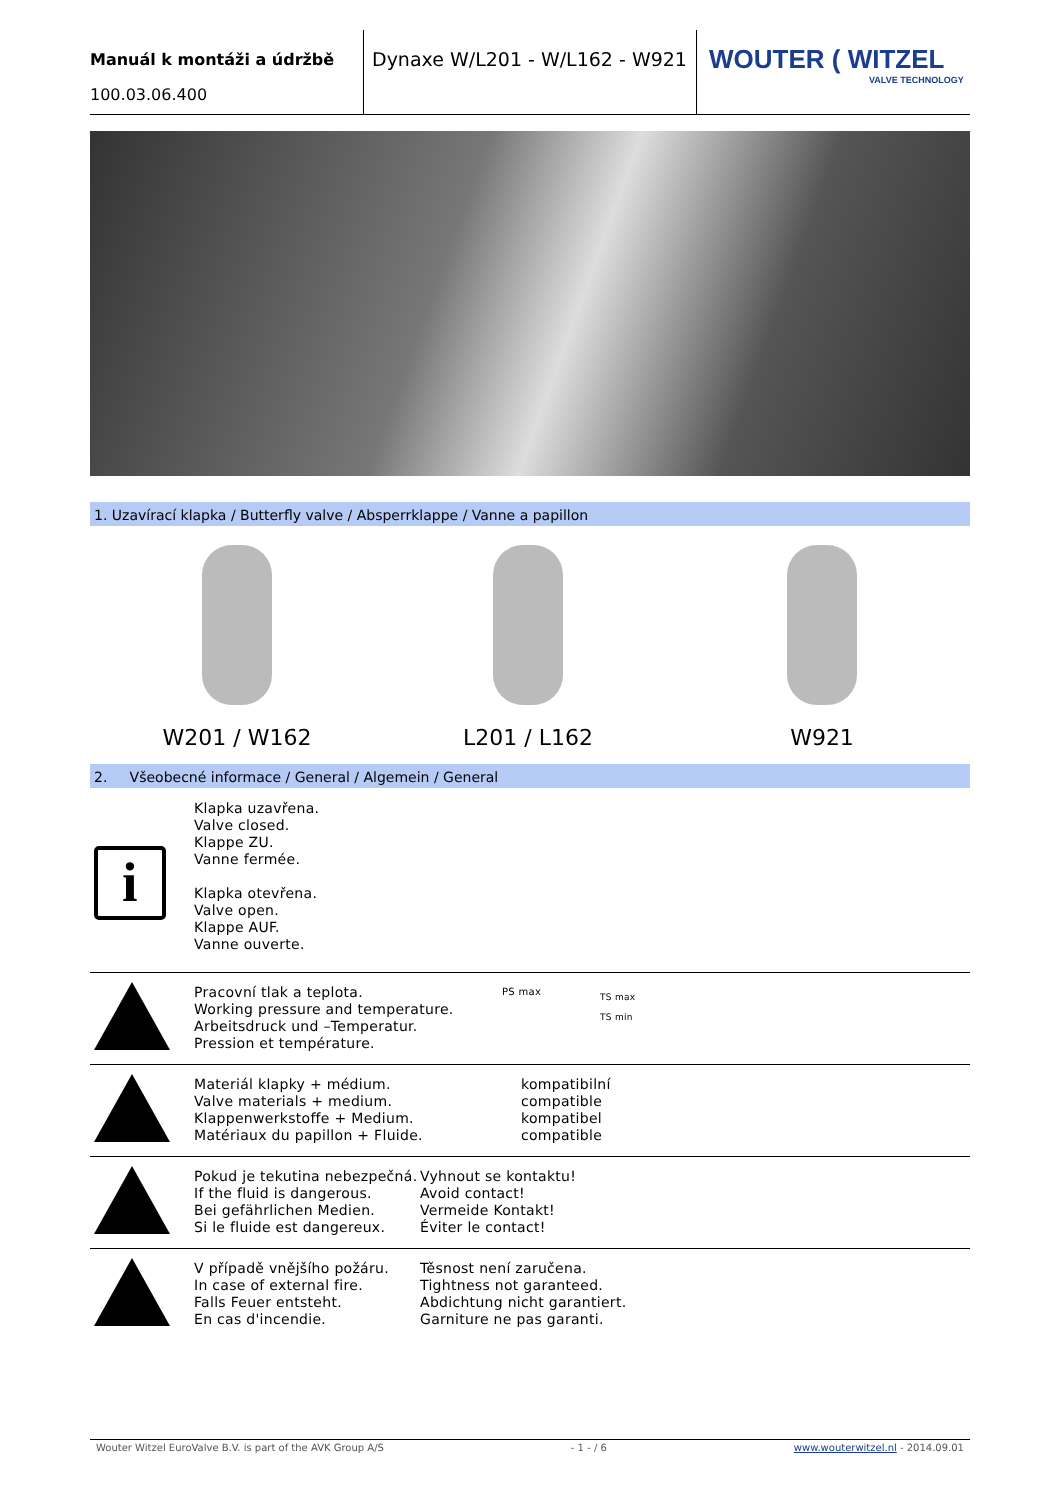Manuál k montáži a údržbě
100.03.06.400
Dynaxe W/L201 - W/L162 - W921
WOUTER ( WITZEL
VALVE TECHNOLOGY
1. Uzavírací klapka / Butterfly valve / Absperrklappe / Vanne a papillon
W201 / W162 L201 / L162 W921
2. Všeobecné informace / General / Algemein / General
i
Klapka uzavřena.
Valve closed.
Klappe ZU.
Vanne fermée.
Klapka otevřena.
Valve open.
Klappe AUF.
Vanne ouverte.
Pracovní tlak a teplota.
Working pressure and temperature.
Arbeitsdruck und –Temperatur.
Pression et température.
PS max
TS max
TS min
Materiál klapky + médium.
Valve materials + medium.
Klappenwerkstoffe + Medium.
Matériaux du papillon + Fluide.
kompatibilní
compatible
kompatibel
compatible
Pokud je tekutina nebezpečná.
If the fluid is dangerous.
Bei gefährlichen Medien.
Si le fluide est dangereux.
Vyhnout se kontaktu!
Avoid contact!
Vermeide Kontakt!
Éviter le contact!
V případě vnějšího požáru.
In case of external fire.
Falls Feuer entsteht.
En cas d'incendie.
Těsnost není zaručena.
Tightness not garanteed.
Abdichtung nicht garantiert.
Garniture ne pas garanti.
Wouter Witzel EuroValve B.V. is part of the AVK Group A/S - 1 - / 6 www.wouterwitzel.nl - 2014.09.01